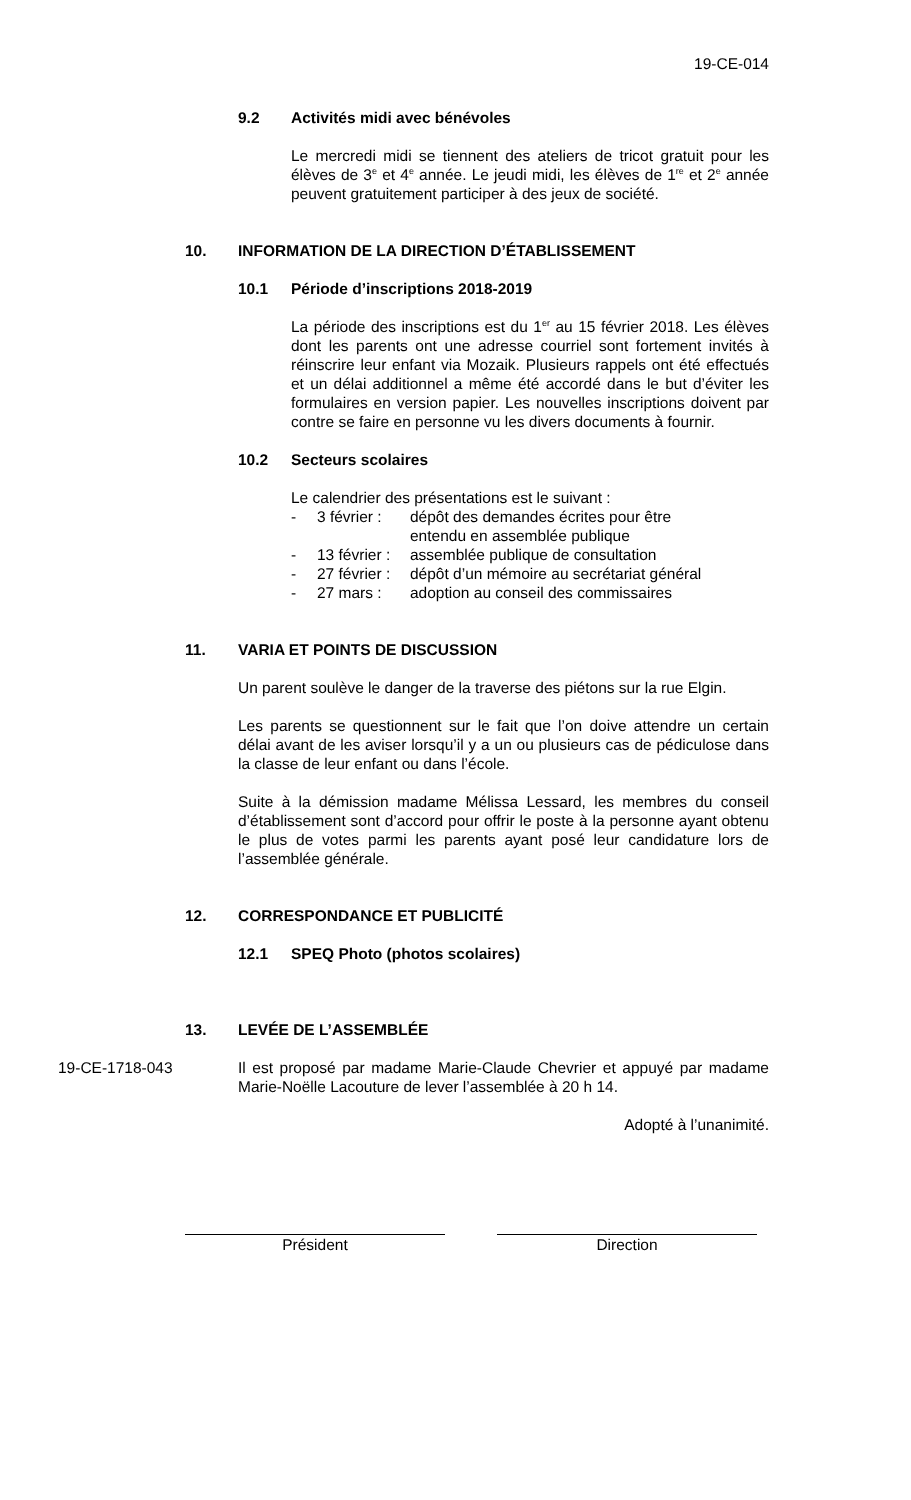19-CE-014
9.2 Activités midi avec bénévoles
Le mercredi midi se tiennent des ateliers de tricot gratuit pour les élèves de 3<sup>e</sup> et 4<sup>e</sup> année. Le jeudi midi, les élèves de 1<sup>re</sup> et 2<sup>e</sup> année peuvent gratuitement participer à des jeux de société.
10. INFORMATION DE LA DIRECTION D’ÉTABLISSEMENT
10.1 Période d’inscriptions 2018-2019
La période des inscriptions est du 1<sup>er</sup> au 15 février 2018. Les élèves dont les parents ont une adresse courriel sont fortement invités à réinscrire leur enfant via Mozaik. Plusieurs rappels ont été effectués et un délai additionnel a même été accordé dans le but d’éviter les formulaires en version papier. Les nouvelles inscriptions doivent par contre se faire en personne vu les divers documents à fournir.
10.2 Secteurs scolaires
Le calendrier des présentations est le suivant :
- 3 février : dépôt des demandes écrites pour être
entendu en assemblée publique
- 13 février : assemblée publique de consultation
- 27 février : dépôt d’un mémoire au secrétariat général
- 27 mars : adoption au conseil des commissaires
11. VARIA ET POINTS DE DISCUSSION
Un parent soulève le danger de la traverse des piétons sur la rue Elgin.
Les parents se questionnent sur le fait que l’on doive attendre un certain délai avant de les aviser lorsqu’il y a un ou plusieurs cas de pédiculose dans la classe de leur enfant ou dans l’école.
Suite à la démission madame Mélissa Lessard, les membres du conseil d’établissement sont d’accord pour offrir le poste à la personne ayant obtenu le plus de votes parmi les parents ayant posé leur candidature lors de l’assemblée générale.
12. CORRESPONDANCE ET PUBLICITÉ
12.1 SPEQ Photo (photos scolaires)
13. LEVÉE DE L’ASSEMBLÉE
19-CE-1718-043 Il est proposé par madame Marie-Claude Chevrier et appuyé par madame Marie-Noëlle Lacouture de lever l’assemblée à 20 h 14.
Adopté à l’unanimité.
Président Direction